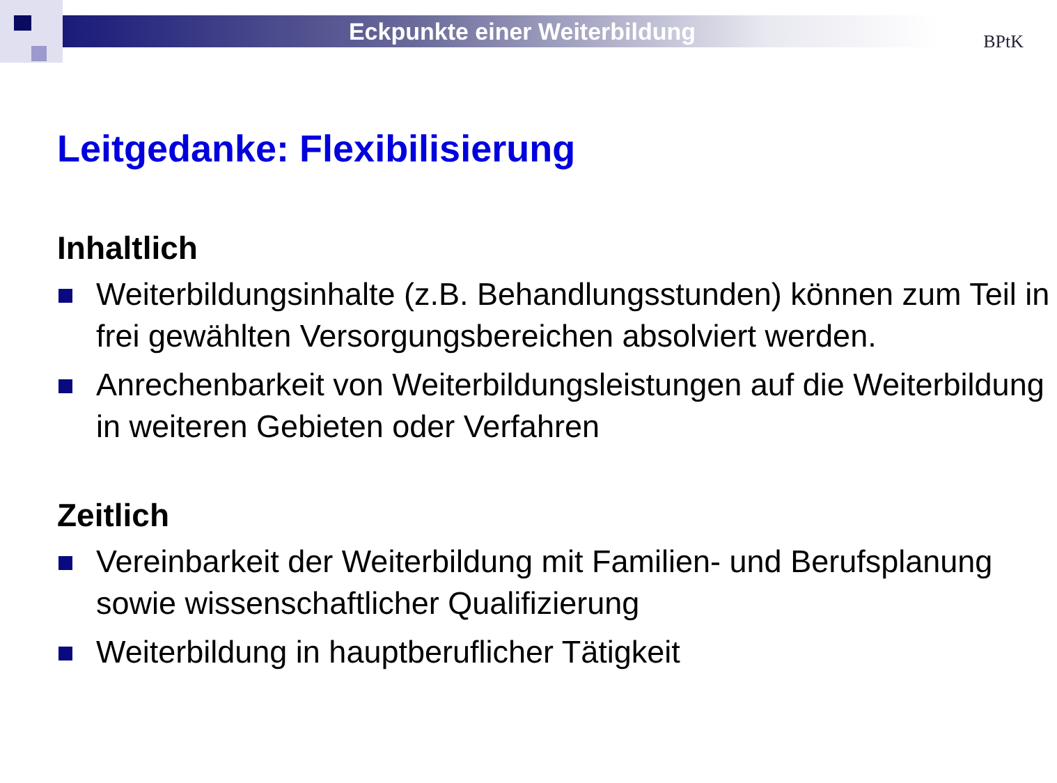Eckpunkte einer Weiterbildung
BPtK
Leitgedanke: Flexibilisierung
Inhaltlich
Weiterbildungsinhalte (z.B. Behandlungsstunden) können zum Teil in frei gewählten Versorgungsbereichen absolviert werden.
Anrechenbarkeit von Weiterbildungsleistungen auf die Weiterbildung in weiteren Gebieten oder Verfahren
Zeitlich
Vereinbarkeit der Weiterbildung mit Familien- und Berufsplanung sowie wissenschaftlicher Qualifizierung
Weiterbildung in hauptberuflicher Tätigkeit